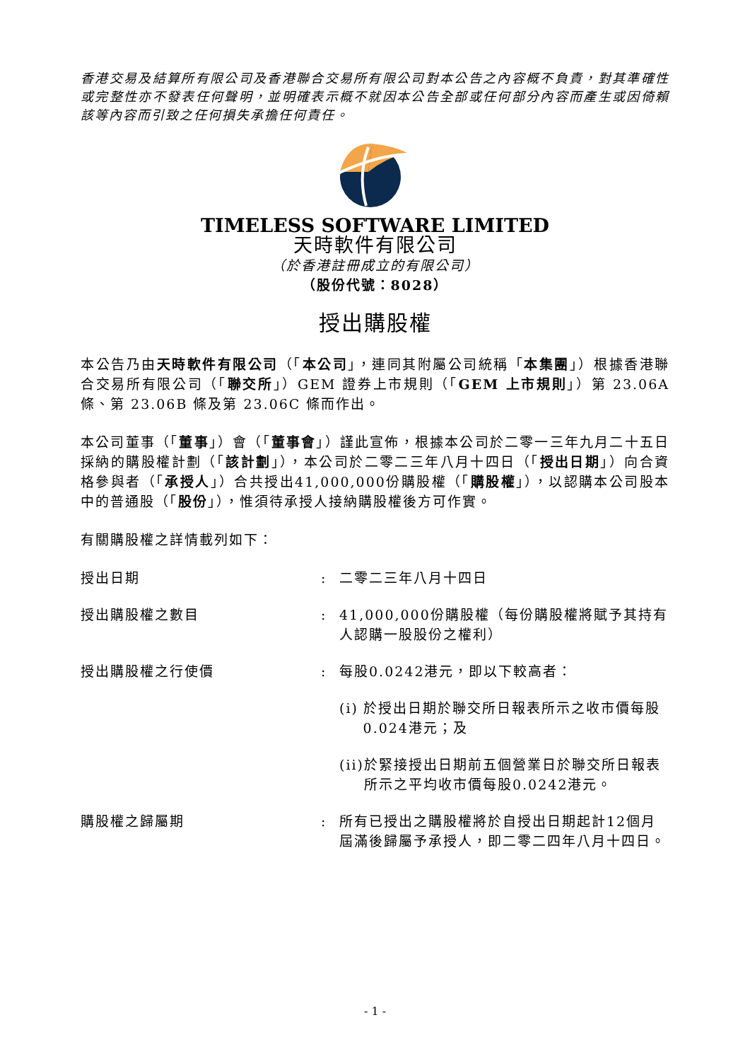香港交易及結算所有限公司及香港聯合交易所有限公司對本公告之內容概不負責，對其準確性或完整性亦不發表任何聲明，並明確表示概不就因本公告全部或任何部分內容而產生或因倚賴該等內容而引致之任何損失承擔任何責任。
TIMELESS SOFTWARE LIMITED
天時軟件有限公司
（於香港註冊成立的有限公司）
（股份代號：8028）
授出購股權
本公告乃由天時軟件有限公司（「本公司」，連同其附屬公司統稱「本集團」）根據香港聯合交易所有限公司（「聯交所」）GEM 證券上市規則（「GEM 上市規則」）第 23.06A 條、第 23.06B 條及第 23.06C 條而作出。
本公司董事（「董事」）會（「董事會」）謹此宣佈，根據本公司於二零一三年九月二十五日採納的購股權計劃（「該計劃」），本公司於二零二三年八月十四日（「授出日期」）向合資格參與者（「承授人」）合共授出41,000,000份購股權（「購股權」），以認購本公司股本中的普通股（「股份」），惟須待承授人接納購股權後方可作實。
有關購股權之詳情載列如下：
授出日期 : 二零二三年八月十四日
授出購股權之數目 : 41,000,000份購股權（每份購股權將賦予其持有人認購一股股份之權利）
授出購股權之行使價 : 每股0.0242港元，即以下較高者：
(i) 於授出日期於聯交所日報表所示之收市價每股0.024港元；及
(ii) 於緊接授出日期前五個營業日於聯交所日報表所示之平均收市價每股0.0242港元。
購股權之歸屬期 : 所有已授出之購股權將於自授出日期起計12個月屆滿後歸屬予承授人，即二零二四年八月十四日。
- 1 -